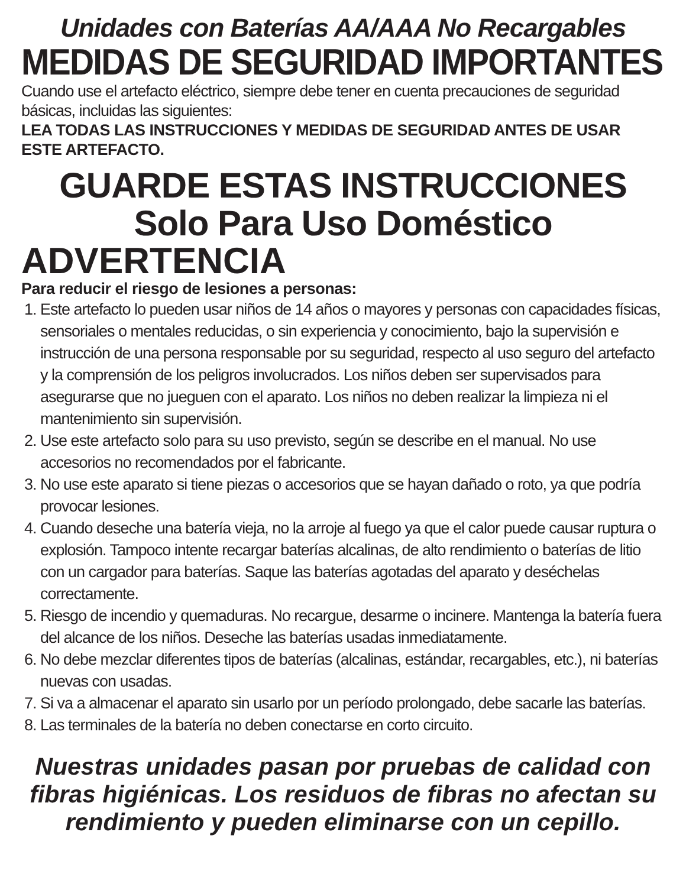Unidades con Baterías AA/AAA No Recargables
MEDIDAS DE SEGURIDAD IMPORTANTES
Cuando use el artefacto eléctrico, siempre debe tener en cuenta precauciones de seguridad básicas, incluidas las siguientes:
LEA TODAS LAS INSTRUCCIONES Y MEDIDAS DE SEGURIDAD ANTES DE USAR ESTE ARTEFACTO.
GUARDE ESTAS INSTRUCCIONES
Solo Para Uso Doméstico
ADVERTENCIA
Para reducir el riesgo de lesiones a personas:
1. Este artefacto lo pueden usar niños de 14 años o mayores y personas con capacidades físicas, sensoriales o mentales reducidas, o sin experiencia y conocimiento, bajo la supervisión e instrucción de una persona responsable por su seguridad, respecto al uso seguro del artefacto y la comprensión de los peligros involucrados. Los niños deben ser supervisados para asegurarse que no jueguen con el aparato. Los niños no deben realizar la limpieza ni el mantenimiento sin supervisión.
2. Use este artefacto solo para su uso previsto, según se describe en el manual. No use accesorios no recomendados por el fabricante.
3. No use este aparato si tiene piezas o accesorios que se hayan dañado o roto, ya que podría provocar lesiones.
4. Cuando deseche una batería vieja, no la arroje al fuego ya que el calor puede causar ruptura o explosión. Tampoco intente recargar baterías alcalinas, de alto rendimiento o baterías de litio con un cargador para baterías. Saque las baterías agotadas del aparato y deséchelas correctamente.
5. Riesgo de incendio y quemaduras. No recargue, desarme o incinere. Mantenga la batería fuera del alcance de los niños. Deseche las baterías usadas inmediatamente.
6. No debe mezclar diferentes tipos de baterías (alcalinas, estándar, recargables, etc.), ni baterías nuevas con usadas.
7. Si va a almacenar el aparato sin usarlo por un período prolongado, debe sacarle las baterías.
8. Las terminales de la batería no deben conectarse en corto circuito.
Nuestras unidades pasan por pruebas de calidad con fibras higiénicas. Los residuos de fibras no afectan su rendimiento y pueden eliminarse con un cepillo.